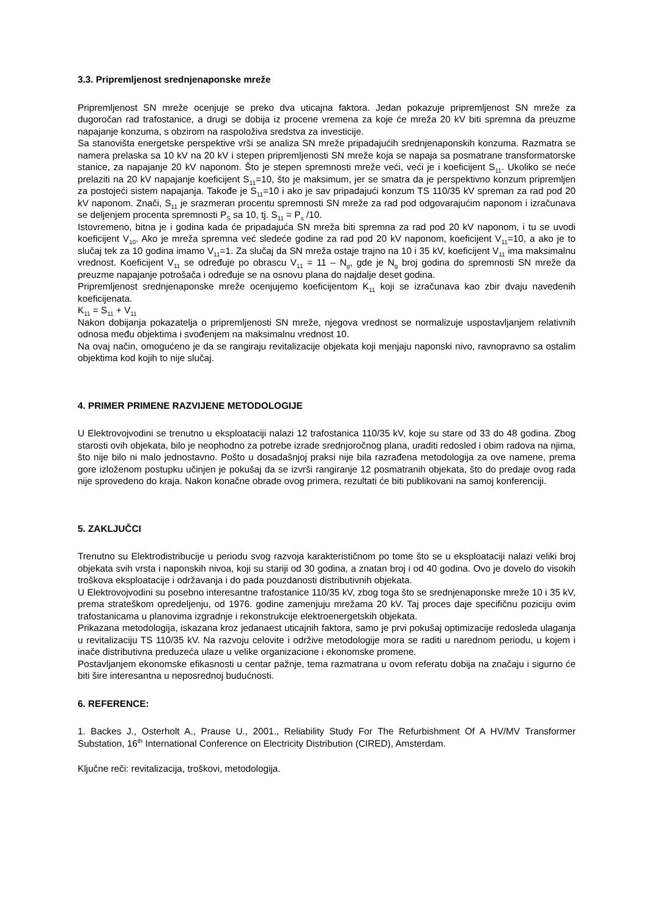3.3. Pripremljenost srednjenaponske mreže
Pripremljenost SN mreže ocenjuje se preko dva uticajna faktora. Jedan pokazuje pripremljenost SN mreže za dugoročan rad trafostanice, a drugi se dobija iz procene vremena za koje će mreža 20 kV biti spremna da preuzme napajanje konzuma, s obzirom na raspoloživa sredstva za investicije.
Sa stanovišta energetske perspektive vrši se analiza SN mreže pripadajućih srednjenaponskih konzuma. Razmatra se namera prelaska sa 10 kV na 20 kV i stepen pripremljenosti SN mreže koja se napaja sa posmatrane transformatorske stanice, za napajanje 20 kV naponom. Što je stepen spremnosti mreže veći, veći je i koeficijent S<sub>11</sub>. Ukoliko se neće prelaziti na 20 kV napajanje koeficijent S<sub>11</sub>=10, što je maksimum, jer se smatra da je perspektivno konzum pripremljen za postojeći sistem napajanja. Takođe je S<sub>11</sub>=10 i ako je sav pripadajući konzum TS 110/35 kV spreman za rad pod 20 kV naponom. Znači, S<sub>11</sub> je srazmeran procentu spremnosti SN mreže za rad pod odgovarajućim naponom i izračunava se deljenjem procenta spremnosti P<sub>S</sub> sa 10, tj. S<sub>11</sub> = P<sub>s</sub> /10.
Istovremeno, bitna je i godina kada će pripadajuća SN mreža biti spremna za rad pod 20 kV naponom, i tu se uvodi koeficijent V<sub>10</sub>. Ako je mreža spremna već sledeće godine za rad pod 20 kV naponom, koeficijent V<sub>11</sub>=10, a ako je to slučaj tek za 10 godina imamo V<sub>11</sub>=1. Za slučaj da SN mreža ostaje trajno na 10 i 35 kV, koeficijent V<sub>11</sub> ima maksimalnu vrednost. Koeficijent V<sub>11</sub> se određuje po obrascu V<sub>11</sub> = 11 – N<sub>g</sub>, gde je N<sub>g</sub> broj godina do spremnosti SN mreže da preuzme napajanje potrošača i određuje se na osnovu plana do najdalje deset godina.
Pripremljenost srednjenaponske mreže ocenjujemo koeficijentom K<sub>11</sub> koji se izračunava kao zbir dvaju navedenih koeficijenata.
K<sub>11</sub> = S<sub>11</sub> + V<sub>11</sub>
Nakon dobijanja pokazatelja o pripremljenosti SN mreže, njegova vrednost se normalizuje uspostavljanjem relativnih odnosa među objektima i svođenjem na maksimalnu vrednost 10.
Na ovaj način, omogućeno je da se rangiraju revitalizacije objekata koji menjaju naponski nivo, ravnopravno sa ostalim objektima kod kojih to nije slučaj.
4. PRIMER PRIMENE RAZVIJENE METODOLOGIJE
U Elektrovojvodini se trenutno u eksploataciji nalazi 12 trafostanica 110/35 kV, koje su stare od 33 do 48 godina. Zbog starosti ovih objekata, bilo je neophodno za potrebe izrade srednjoročnog plana, uraditi redosled i obim radova na njima, što nije bilo ni malo jednostavno. Pošto u dosadašnjoj praksi nije bila razrađena metodologija za ove namene, prema gore izloženom postupku učinjen je pokušaj da se izvrši rangiranje 12 posmatranih objekata, što do predaje ovog rada nije sprovedeno do kraja. Nakon konačne obrade ovog primera, rezultati će biti publikovani na samoj konferenciji.
5. ZAKLJUČCI
Trenutno su Elektrodistribucije u periodu svog razvoja karakterističnom po tome što se u eksploataciji nalazi veliki broj objekata svih vrsta i naponskih nivoa, koji su stariji od 30 godina, a znatan broj i od 40 godina. Ovo je dovelo do visokih troškova eksploatacije i održavanja i do pada pouzdanosti distributivnih objekata.
U Elektrovojvodini su posebno interesantne trafostanice 110/35 kV, zbog toga što se srednjenaponske mreže 10 i 35 kV, prema strateškom opredeljenju, od 1976. godine zamenjuju mrežama 20 kV. Taj proces daje specifičnu poziciju ovim trafostanicama u planovima izgradnje i rekonstrukcije elektroenergetskih objekata.
Prikazana metodologija, iskazana kroz jedanaest uticajnih faktora, samo je prvi pokušaj optimizacije redosleda ulaganja u revitalizaciju TS 110/35 kV. Na razvoju celovite i održive metodologije mora se raditi u narednom periodu, u kojem i inače distributivna preduzeća ulaze u velike organizacione i ekonomske promene.
Postavljanjem ekonomske efikasnosti u centar pažnje, tema razmatrana u ovom referatu dobija na značaju i sigurno će biti šire interesantna u neposrednoj budućnosti.
6. REFERENCE:
1. Backes J., Osterholt A., Prause U., 2001., Reliability Study For The Refurbishment Of A HV/MV Transformer Substation, 16<sup>th</sup> International Conference on Electricity Distribution (CIRED), Amsterdam.
Ključne reči: revitalizacija, troškovi, metodologija.